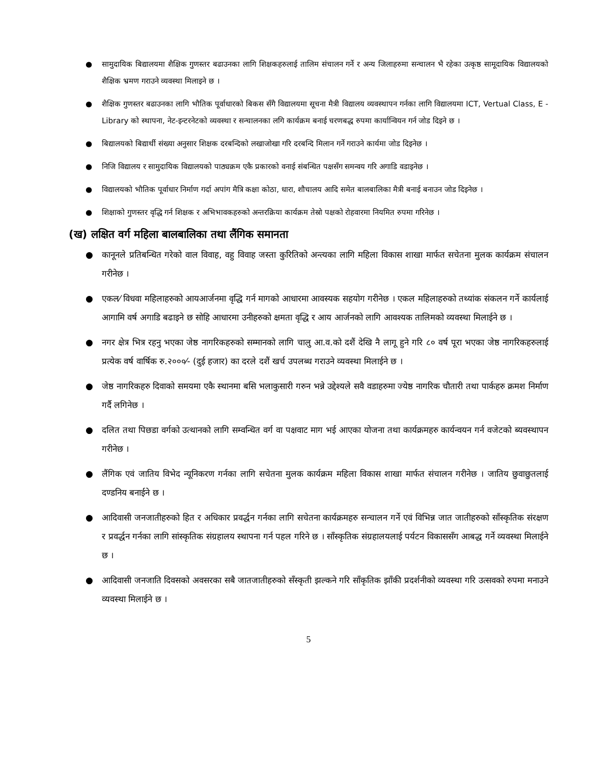● सामुदायिक बिद्यालयमा शैक्षिक गुणस्तर बढाउनका लागि शिक्षकहरुलाई तालिम संचालन गर्ने र अन्य जिलाहरुमा सन्चालन भै रहेका उत्कृष्ठ सामूदायिक विद्यालयको शैक्षिक भ्रमण गराउने व्यवस्था मिलाइने छ ।
● शैक्षिक गुणस्तर बढाउनका लागि भौतिक पूर्वाधारको बिकस सँगै विद्यालयमा सूचना मैत्री विद्यालय व्यवस्थापन गर्नका लागि विद्यालयमा ICT, Vertual Class, E - Library को स्थापना, नेट-इन्टरनेटको व्यवस्था र सन्चालनका लगि कार्यक्रम बनाई चरणबद्ध रुपमा कार्यान्वियन गर्न जोड दिइने छ ।
● बिद्यालयको बिद्यार्थी संख्या अनुसार शिक्षक दरबन्दिको लखाजोखा गरि दरबन्दि मिलान गर्ने गराउने कार्यमा जोड दिइनेछ ।
● निजि विद्यालय र सामुदायिक विद्यालयको पाठ्यक्रम एकै प्रकारको वनाई संबन्धित पक्षसँग समन्वय गरि अगाडि वडाइनेछ ।
● विद्यालयको भौतिक पूर्वाधार निर्माण गर्दा अपांग मैत्रि कक्षा कोठा, धारा, शौचालय आदि समेत बालबालिका मैत्री बनाई बनाउन जोड दिइनेछ ।
● शिक्षाको गुणस्तर वृद्धि गर्न शिक्षक र अभिभावकहरुको अन्तरक्रिया कार्यक्रम तेस्रो पक्षको रोहवारमा नियमित रुपमा गरिनेछ ।
(ख) लक्षित वर्ग महिला बालबालिका तथा लैंगिक समानता
● कानूनले प्रतिबन्धित गरेको वाल विवाह, वहु विवाह जस्ता कुरितिको अन्त्यका लागि महिला विकास शाखा मार्फत सचेतना मुलक कार्यक्रम संचालन गरीनेछ ।
● एकल⁄ विधवा महिलाहरुको आयआर्जनमा वृद्धि गर्न मागको आधारमा आवस्यक सहयोग गरीनेछ । एकल महिलाहरुको तथ्यांक संकलन गर्ने कार्यलाई आगामि वर्ष अगाडि बढाइने छ सोहि आधारमा उनीहरुको क्षमता वृद्धि र आय आर्जनको लागि आवश्यक तालिमको व्यवस्था मिलाईने छ ।
● नगर क्षेत्र भित्र रहनु भएका जेष्ठ नागरिकहरुको सम्मानको लागि चालु आ.व.को दशैं देखि नै लागू हुने गरि ८० वर्ष पूरा भएका जेष्ठ नागरिकहरुलाई प्रत्येक वर्ष वार्षिक रु.२०००⁄- (दुई हजार) का दरले दशैं खर्च उपलब्ध गराउने व्यवस्था मिलाईने छ ।
● जेष्ठ नागरिकहरु दिवाको समयमा एकै स्थानमा बसि भलाकुसारी गरुन भन्ने उद्देश्यले सवै वडाहरुमा ज्येष्ठ नागरिक चौतारी तथा पार्कहरु क्रमश निर्माण गर्दै लगिनेछ ।
● दलित तथा पिछडा वर्गको उत्थानको लागि सम्वन्धित वर्ग वा पक्षवाट माग भई आएका योजना तथा कार्यक्रमहरु कार्यन्वयन गर्न वजेटको ब्यवस्थापन गरीनेछ ।
● लैंगिक एवं जातिय विभेद न्यूनिकरण गर्नका लागि सचेतना मुलक कार्यक्रम महिला विकास शाखा मार्फत संचालन गरीनेछ । जातिय छुवाछुतलाई दण्डनिय बनाईने छ ।
● आदिवासी जनजातीहरुको हित र अधिकार प्रवर्द्धन गर्नका लागि सचेतना कार्यक्रमहरु सन्चालन गर्ने एवं विभिन्न जात जातीहरुको साँस्कृतिक संरक्षण र प्रवर्द्धन गर्नका लागि सांस्कृतिक संग्रहालय स्थापना गर्न पहल गरिने छ । साँस्कृतिक संग्रहालयलाई पर्यटन विकाससँग आबद्ध गर्ने व्यवस्था मिलाईने छ ।
● आदिवासी जनजाति दिवसको अवसरका सबै जातजातीहरुको सँस्कृती झल्कने गरि साँकृतिक झाँकी प्रदर्शनीको व्यवस्था गरि उत्सवको रुपमा मनाउने व्यवस्था मिलाईने छ ।
5